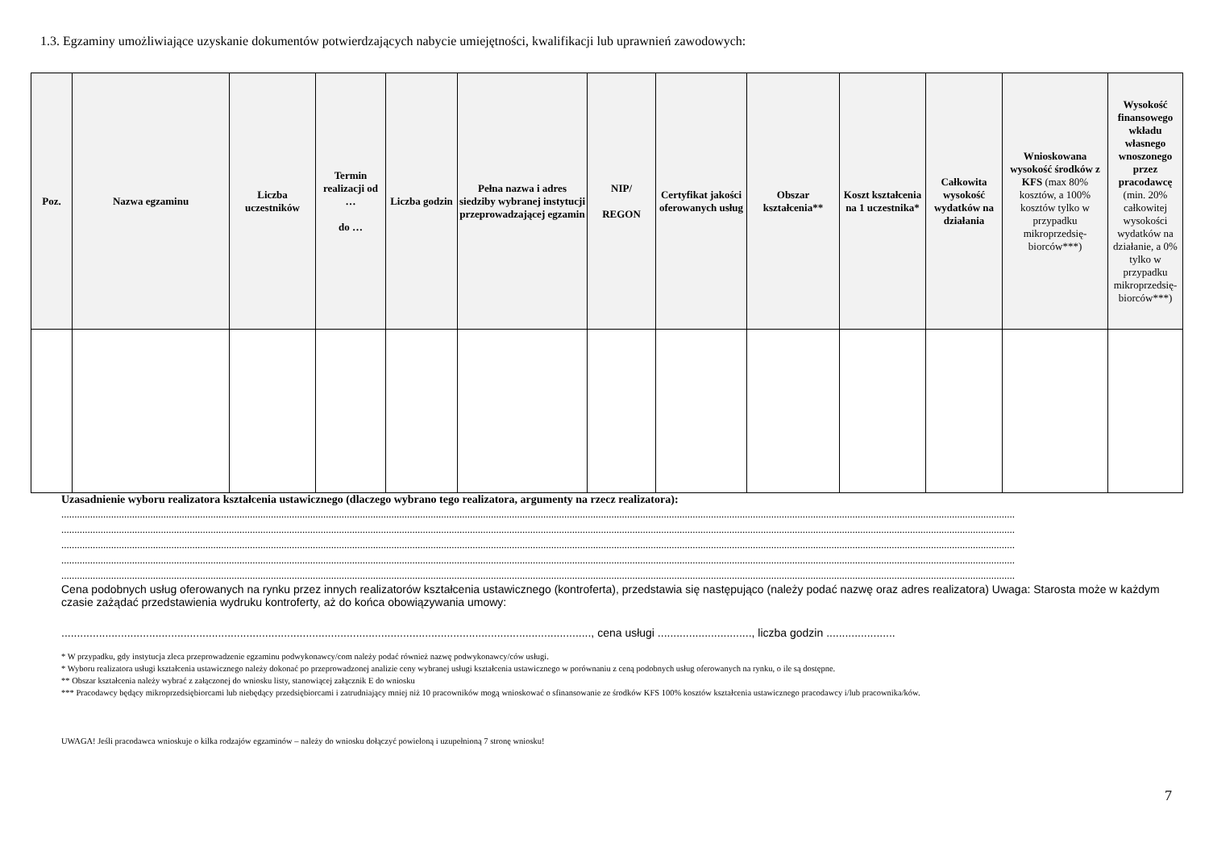1.3. Egzaminy umożliwiające uzyskanie dokumentów potwierdzających nabycie umiejętności, kwalifikacji lub uprawnień zawodowych:
| Poz. | Nazwa egzaminu | Liczba uczestników | Termin realizacji od … do … | Liczba godzin | Pełna nazwa i adres siedziby wybranej instytucji przeprowadzającej egzamin | NIP/ REGON | Certyfikat jakości oferowanych usług | Obszar kształcenia** | Koszt kształcenia na 1 uczestnika* | Całkowita wysokość wydatków na działania | Wnioskowana wysokość środków z KFS (max 80% kosztów, a 100% kosztów tylko w przypadku mikroprzedsię-biorców***) | Wysokość finansowego wkładu własnego wnoszonego przez pracodawcę (min. 20% całkowitej wysokości wydatków na działanie, a 0% tylko w przypadku mikroprzedsię-biorców***) |
| --- | --- | --- | --- | --- | --- | --- | --- | --- | --- | --- | --- | --- |
Uzasadnienie wyboru realizatora kształcenia ustawicznego (dlaczego wybrano tego realizatora, argumenty na rzecz realizatora):
............................................................................................................................................................................................................................................................................................................................................................................
............................................................................................................................................................................................................................................................................................................................................................................
............................................................................................................................................................................................................................................................................................................................................................................
............................................................................................................................................................................................................................................................................................................................................................................
............................................................................................................................................................................................................................................................................................................................................................................
Cena podobnych usług oferowanych na rynku przez innych realizatorów kształcenia ustawicznego (kontroferta), przedstawia się następująco (należy podać nazwę oraz adres realizatora) Uwaga: Starosta może w każdym czasie zażądać przedstawienia wydruku kontroferty, aż do końca obowiązywania umowy:
........................................................................................................................................................................., cena usługi .............................., liczba godzin ......................
* W przypadku, gdy instytucja zleca przeprowadzenie egzaminu podwykonawcy/com należy podać również nazwę podwykonawcy/ców usługi.
* Wyboru realizatora usługi kształcenia ustawicznego należy dokonać po przeprowadzonej analizie ceny wybranej usługi kształcenia ustawicznego w porównaniu z ceną podobnych usług oferowanych na rynku, o ile są dostępne.
** Obszar kształcenia należy wybrać z załączonej do wniosku listy, stanowiącej załącznik E do wniosku
*** Pracodawcy będący mikroprzedsiębiorcami lub niebędący przedsiębiorcami i zatrudniający mniej niż 10 pracowników mogą wnioskować o sfinansowanie ze środków KFS 100% kosztów kształcenia ustawicznego pracodawcy i/lub pracownika/ków.
UWAGA! Jeśli pracodawca wnioskuje o kilka rodzajów egzaminów – należy do wniosku dołączyć powieloną i uzupełnioną 7 stronę wniosku!
7